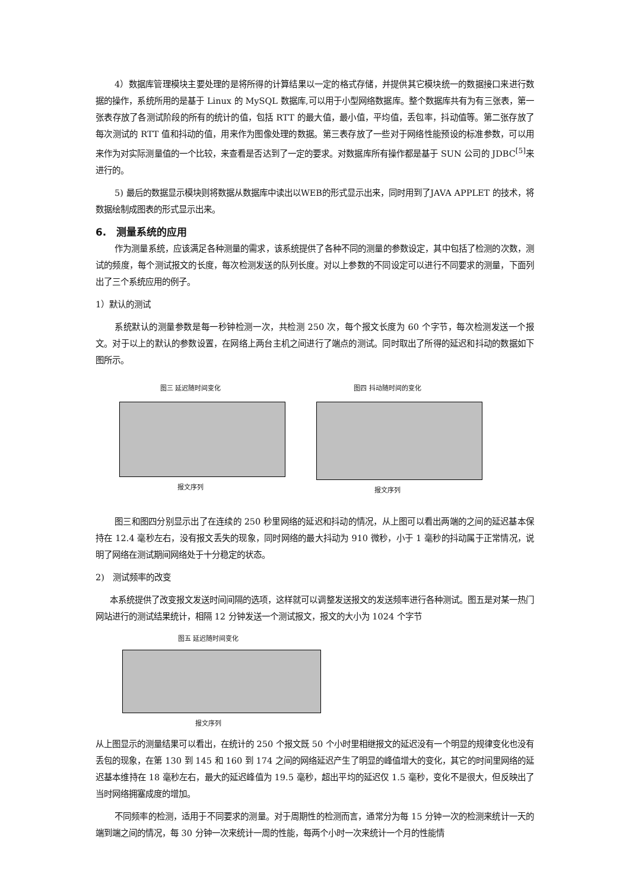4）数据库管理模块主要处理的是将所得的计算结果以一定的格式存储，并提供其它模块统一的数据接口来进行数据的操作，系统所用的是基于 Linux 的 MySQL 数据库,可以用于小型网络数据库。整个数据库共有为有三张表，第一张表存放了各测试阶段的所有的统计的值，包括 RTT 的最大值，最小值，平均值，丢包率，抖动值等。第二张存放了每次测试的 RTT 值和抖动的值，用来作为图像处理的数据。第三表存放了一些对于网络性能预设的标准参数，可以用来作为对实际测量值的一个比较，来查看是否达到了一定的要求。对数据库所有操作都是基于 SUN 公司的 JDBC<sup>[5]</sup>来进行的。
5) 最后的数据显示模块则将数据从数据库中读出以WEB的形式显示出来，同时用到了JAVA APPLET 的技术，将数据绘制成图表的形式显示出来。
6.　测量系统的应用
作为测量系统，应该满足各种测量的需求，该系统提供了各种不同的测量的参数设定，其中包括了检测的次数，测试的频度，每个测试报文的长度，每次检测发送的队列长度。对以上参数的不同设定可以进行不同要求的测量，下面列出了三个系统应用的例子。
1）默认的测试
系统默认的测量参数是每一秒钟检测一次，共检测 250 次，每个报文长度为 60 个字节，每次检测发送一个报文。对于以上的默认的参数设置，在网络上两台主机之间进行了端点的测试。同时取出了所得的延迟和抖动的数据如下图所示。
图三 延迟随时间变化
报文序列
图四 抖动随时间的变化
报文序列
图三和图四分别显示出了在连续的 250 秒里网络的延迟和抖动的情况，从上图可以看出两端的之间的延迟基本保持在 12.4 毫秒左右，没有报文丢失的现象，同时网络的最大抖动为 910 微秒，小于 1 毫秒的抖动属于正常情况，说明了网络在测试期间网络处于十分稳定的状态。
2)　测试频率的改变
本系统提供了改变报文发送时间间隔的选项，这样就可以调整发送报文的发送频率进行各种测试。图五是对某一热门网站进行的测试结果统计，相隔 12 分钟发送一个测试报文，报文的大小为 1024 个字节
图五 延迟随时间变化
报文序列
从上图显示的测量结果可以看出，在统计的 250 个报文既 50 个小时里相继报文的延迟没有一个明显的规律变化也没有丢包的现象，在第 130 到 145 和 160 到 174 之间的网络延迟产生了明显的峰值增大的变化，其它的时间里网络的延迟基本维持在 18 毫秒左右，最大的延迟峰值为 19.5 毫秒，超出平均的延迟仅 1.5 毫秒，变化不是很大，但反映出了当时网络拥塞成度的增加。
不同频率的检测，适用于不同要求的测量。对于周期性的检测而言，通常分为每 15 分钟一次的检测来统计一天的端到端之间的情况，每 30 分钟一次来统计一周的性能，每两个小时一次来统计一个月的性能情